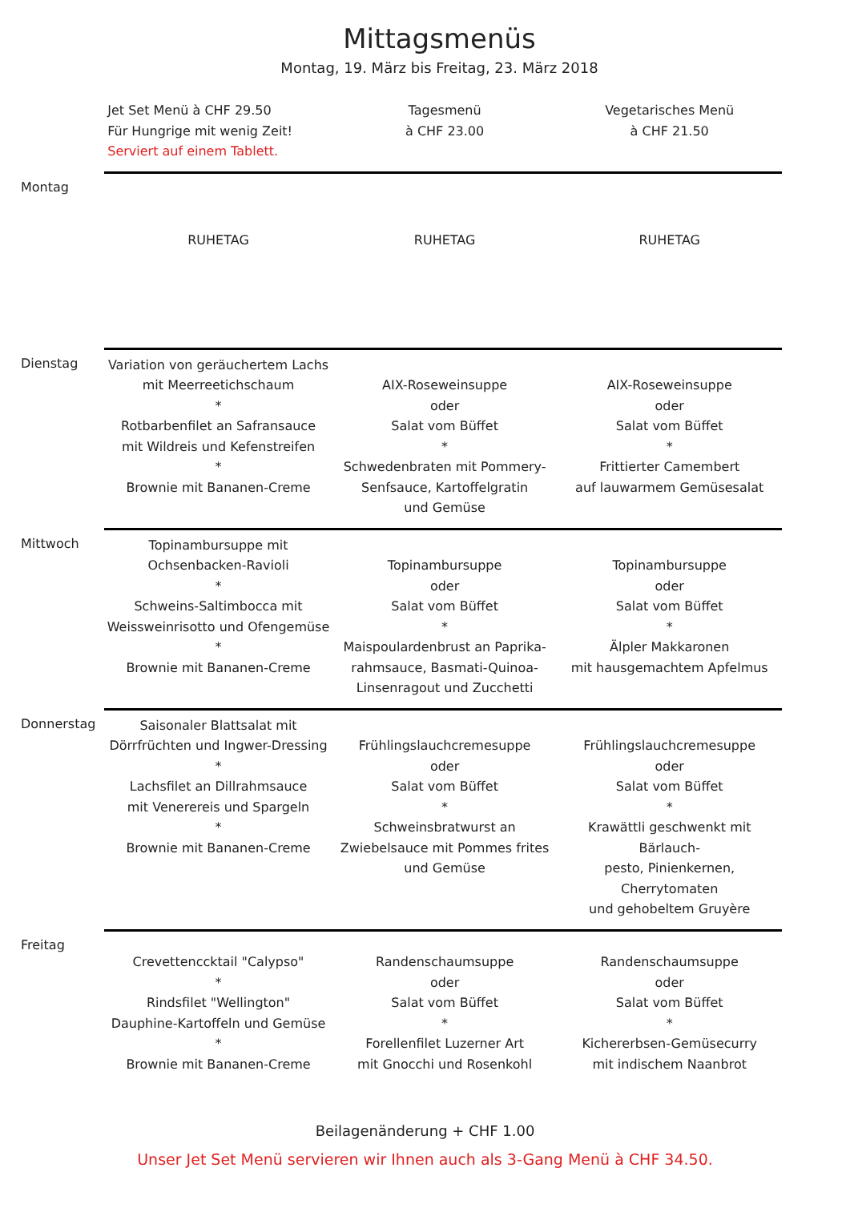Mittagsmenüs
Montag, 19. März bis Freitag, 23. März 2018
| | Jet Set Menü à CHF 29.50 Für Hungrige mit wenig Zeit! Serviert auf einem Tablett. | Tagesmenü à CHF 23.00 | Vegetarisches Menü à CHF 21.50 |
| Montag | RUHETAG | RUHETAG | RUHETAG |
| Dienstag | Variation von geräuchertem Lachs mit Meerreetichschaum * Rotbarbenfilet an Safransauce mit Wildreis und Kefenstreifen * Brownie mit Bananen-Creme | AIX-Roseweinsuppe oder Salat vom Büffet * Schwedenbraten mit Pommery- Senfsauce, Kartoffelgratin und Gemüse | AIX-Roseweinsuppe oder Salat vom Büffet * Frittierter Camembert auf lauwarmem Gemüsesalat |
| Mittwoch | Topinambursuppe mit Ochsenbacken-Ravioli * Schweins-Saltimbocca mit Weissweinrisotto und Ofengemüse * Brownie mit Bananen-Creme | Topinambursuppe oder Salat vom Büffet * Maispoulardenbrust an Paprika- rahmsauce, Basmati-Quinoa- Linsenragout und Zucchetti | Topinambursuppe oder Salat vom Büffet * Älpler Makkaronen mit hausgemachtem Apfelmus |
| Donnerstag | Saisonaler Blattsalat mit Dörrfrüchten und Ingwer-Dressing * Lachsfilet an Dillrahmsauce mit Venerereis und Spargeln * Brownie mit Bananen-Creme | Frühlingslauchcremesuppe oder Salat vom Büffet * Schweinsbratwurst an Zwiebelsauce mit Pommes frites und Gemüse | Frühlingslauchcremesuppe oder Salat vom Büffet * Krawättli geschwenkt mit Bärlauch- pesto, Pinienkernen, Cherrytomaten und gehobeltem Gruyère |
| Freitag | Crevettencсktail "Calypso" * Rindsfilet "Wellington" Dauphine-Kartoffeln und Gemüse * Brownie mit Bananen-Creme | Randenschaumsuppe oder Salat vom Büffet * Forellenfilet Luzerner Art mit Gnocchi und Rosenkohl | Randenschaumsuppe oder Salat vom Büffet * Kichererbsen-Gemüsecurry mit indischem Naanbrot |
Beilagenänderung + CHF 1.00
Unser Jet Set Menü servieren wir Ihnen auch als 3-Gang Menü à CHF 34.50.